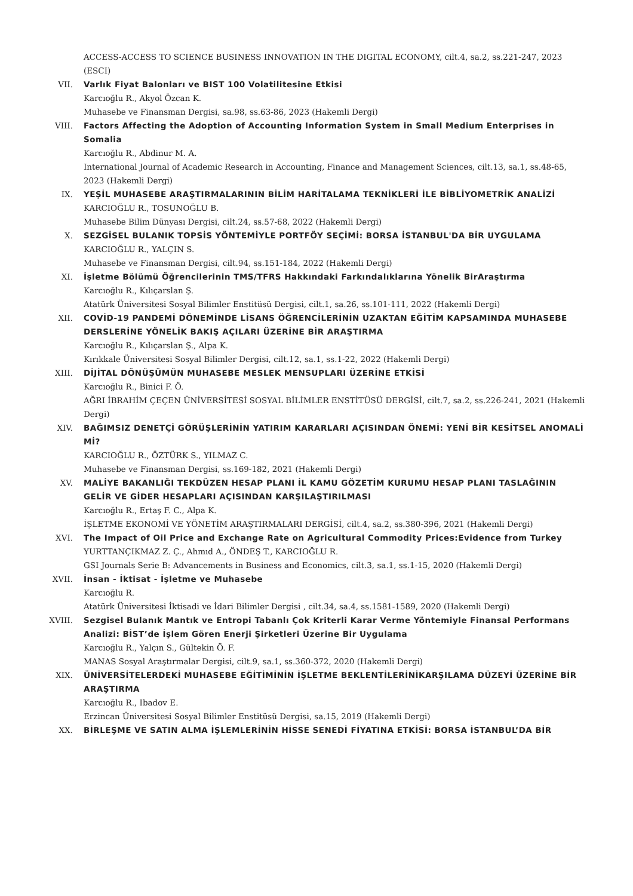ACCESS-ACCESS TO SCIENCE BUSINESS INNOVATION IN THE DIGITAL ECONOMY, cilt.4, sa.2, ss.221-247, 2023 (ESCI)
VII. Varlık Fiyat Balonları ve BIST 100 Volatilitesine Etkisi
Karcıoğlu R., Akyol Özcan K.
Muhasebe ve Finansman Dergisi, sa.98, ss.63-86, 2023 (Hakemli Dergi)
VIII. Factors Affecting the Adoption of Accounting Information System in Small Medium Enterprises in Somalia
Karcıoğlu R., Abdinur M. A.
International Journal of Academic Research in Accounting, Finance and Management Sciences, cilt.13, sa.1, ss.48-65, 2023 (Hakemli Dergi)
IX. YEŞİL MUHASEBE ARAŞTIRMALARININ BİLİM HARİTALAMA TEKNİKLERİ İLE BİBLİYOMETRİK ANALİZİ
KARCIOĞLU R., TOSUNOĞLU B.
Muhasebe Bilim Dünyası Dergisi, cilt.24, ss.57-68, 2022 (Hakemli Dergi)
X. SEZGİSEL BULANIK TOPSİS YÖNTEMİYLE PORTFÖY SEÇİMİ: BORSA İSTANBUL'DA BİR UYGULAMA
KARCIOĞLU R., YALÇIN S.
Muhasebe ve Finansman Dergisi, cilt.94, ss.151-184, 2022 (Hakemli Dergi)
XI. İşletme Bölümü Öğrencilerinin TMS/TFRS Hakkındaki Farkındalıklarına Yönelik BirAraştırma
Karcıoğlu R., Kılıçarslan Ş.
Atatürk Üniversitesi Sosyal Bilimler Enstitüsü Dergisi, cilt.1, sa.26, ss.101-111, 2022 (Hakemli Dergi)
XII. COVİD-19 PANDEMİ DÖNEMİNDE LİSANS ÖĞRENCİLERİNİN UZAKTAN EĞİTİM KAPSAMINDA MUHASEBE DERSLERİNE YÖNELİK BAKIŞ AÇILARI ÜZERİNE BİR ARAŞTIRMA
Karcıoğlu R., Kılıçarslan Ş., Alpa K.
Kırıkkale Üniversitesi Sosyal Bilimler Dergisi, cilt.12, sa.1, ss.1-22, 2022 (Hakemli Dergi)
XIII. DİJİTAL DÖNÜŞÜMÜN MUHASEBE MESLEK MENSUPLARI ÜZERİNE ETKİSİ
Karcıoğlu R., Binici F. Ö.
AĞRI İBRAHİM ÇEÇEN ÜNİVERSİTESİ SOSYAL BİLİMLER ENSTİTÜSÜ DERGİSİ, cilt.7, sa.2, ss.226-241, 2021 (Hakemli Dergi)
XIV. BAĞIMSIZ DENETÇİ GÖRÜŞLERİNİN YATIRIM KARARLARI AÇISINDAN ÖNEMİ: YENİ BİR KESİTSEL ANOMALİ Mİ?
KARCIOĞLU R., ÖZTÜRK S., YILMAZ C.
Muhasebe ve Finansman Dergisi, ss.169-182, 2021 (Hakemli Dergi)
XV. MALİYE BAKANLIĞI TEKDÜZEN HESAP PLANI İL KAMU GÖZETİM KURUMU HESAP PLANI TASLAĞININ GELİR VE GİDER HESAPLARI AÇISINDAN KARŞILAŞTIRILMASI
Karcıoğlu R., Ertaş F. C., Alpa K.
İŞLETME EKONOMİ VE YÖNETİM ARAŞTIRMALARI DERGİSİ, cilt.4, sa.2, ss.380-396, 2021 (Hakemli Dergi)
XVI. The Impact of Oil Price and Exchange Rate on Agricultural Commodity Prices:Evidence from Turkey
YURTTANÇIKMAZ Z. Ç., Ahmıd A., ÖNDEŞ T., KARCIOĞLU R.
GSI Journals Serie B: Advancements in Business and Economics, cilt.3, sa.1, ss.1-15, 2020 (Hakemli Dergi)
XVII. İnsan - İktisat - İşletme ve Muhasebe
Karcıoğlu R.
Atatürk Üniversitesi İktisadi ve İdari Bilimler Dergisi , cilt.34, sa.4, ss.1581-1589, 2020 (Hakemli Dergi)
XVIII. Sezgisel Bulanık Mantık ve Entropi Tabanlı Çok Kriterli Karar Verme Yöntemiyle Finansal Performans Analizi: BİST’de İşlem Gören Enerji Şirketleri Üzerine Bir Uygulama
Karcıoğlu R., Yalçın S., Gültekin Ö. F.
MANAS Sosyal Araştırmalar Dergisi, cilt.9, sa.1, ss.360-372, 2020 (Hakemli Dergi)
XIX. ÜNİVERSİTELERDEKİ MUHASEBE EĞİTİMİNİN İŞLETME BEKLENTİLERİNİKARŞILAMA DÜZEYİ ÜZERİNE BİR ARAŞTIRMA
Karcıoğlu R., Ibadov E.
Erzincan Üniversitesi Sosyal Bilimler Enstitüsü Dergisi, sa.15, 2019 (Hakemli Dergi)
XX. BİRLEŞME VE SATIN ALMA İŞLEMLERİNİN HİSSE SENEDİ FİYATINA ETKİSİ: BORSA İSTANBUL’DA BİR